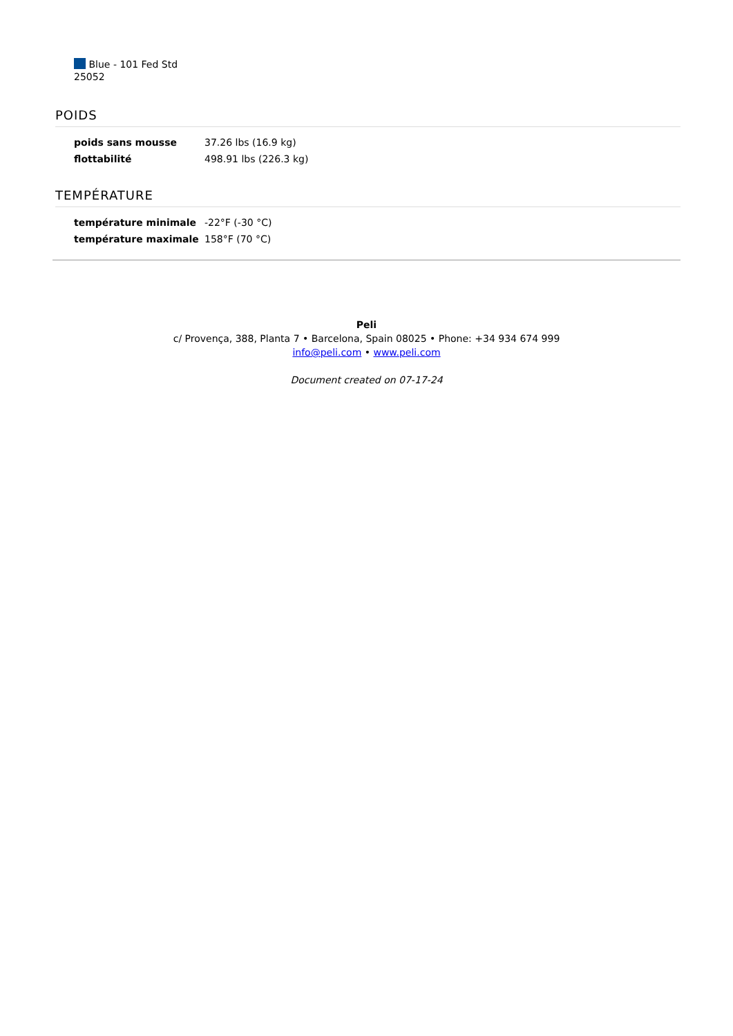Blue - 101 Fed Std
25052
POIDS
| poids sans mousse | 37.26 lbs (16.9 kg) |
| flottabilité | 498.91 lbs (226.3 kg) |
TEMPÉRATURE
| température minimale | -22°F (-30 °C) |
| température maximale | 158°F (70 °C) |
Peli
c/ Provença, 388, Planta 7 • Barcelona, Spain 08025 • Phone: +34 934 674 999
info@peli.com • www.peli.com
Document created on 07-17-24